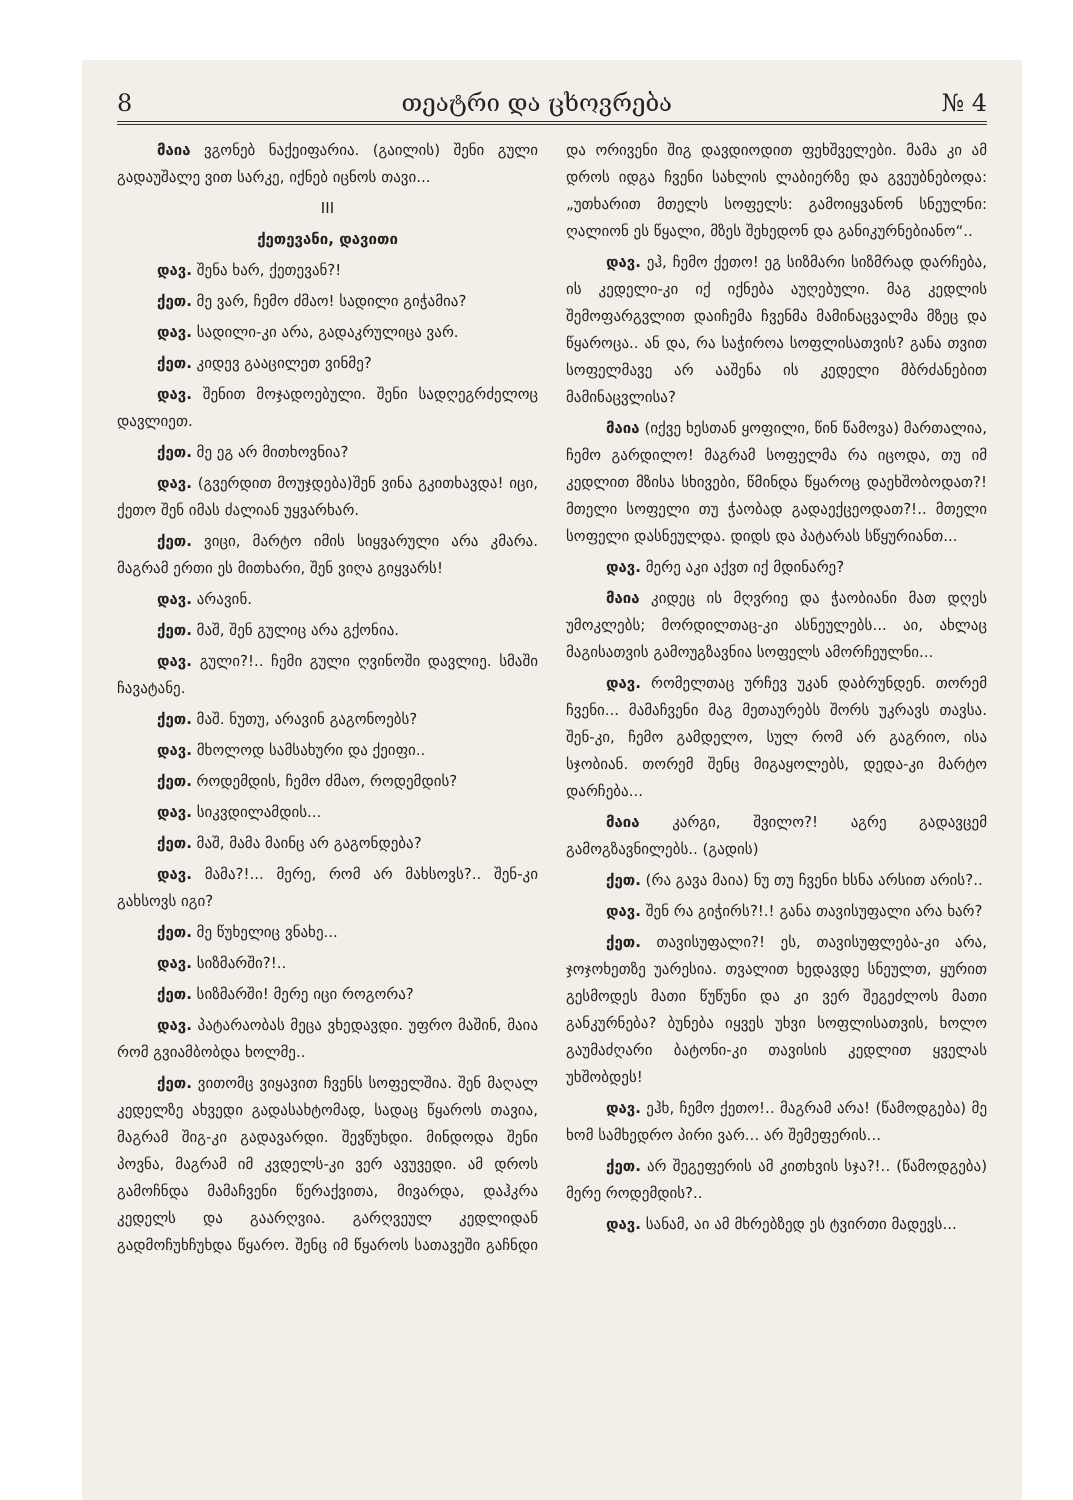8 თეატრი და ცხოვრება № 4
მაია ვგონებ ნაქეიფარია. (გაილის) შენი გული გადაუშალე ვით სარკე, იქნებ იცნოს თავი...
III
ქეთევანი, დავითი
დავ. შენა ხარ, ქეთევან?!
ქეთ. მე ვარ, ჩემო ძმაო! სადილი გიჭამია?
დავ. სადილი-კი არა, გადაკრულიცა ვარ.
ქეთ. კიდევ გააცილეთ ვინმე?
დავ. შენით მოჯადოებული. შენი სადღეგრძელოც დავლიეთ.
ქეთ. მე ეგ არ მითხოვნია?
დავ. (გვერდით მოუჯდება)შენ ვინა გკითხავდა! იცი, ქეთო შენ იმას ძალიან უყვარხარ.
ქეთ. ვიცი, მარტო იმის სიყვარული არა კმარა. მაგრამ ერთი ეს მითხარი, შენ ვიღა გიყვარს!
დავ. არავინ.
ქეთ. მაშ, შენ გულიც არა გქონია.
დავ. გული?!.. ჩემი გული ღვინოში დავლიე. სმაში ჩავატანე.
ქეთ. მაშ. ნუთუ, არავინ გაგონოებს?
დავ. მხოლოდ სამსახური და ქეიფი..
ქეთ. როდემდის, ჩემო ძმაო, როდემდის?
დავ. სიკვდილამდის...
ქეთ. მაშ, მამა მაინც არ გაგონდება?
დავ. მამა?!... მერე, რომ არ მახსოვს?.. შენ-კი გახსოვს იგი?
ქეთ. მე წუხელიც ვნახე...
დავ. სიზმარში?!..
ქეთ. სიზმარში! მერე იცი როგორა?
დავ. პატარაობას მეცა ვხედავდი. უფრო მაშინ, მაია რომ გვიამბობდა ხოლმე..
ქეთ. ვითომც ვიყავით ჩვენს სოფელშია. შენ მაღალ კედელზე ახვედი გადასახტომად, სადაც წყაროს თავია, მაგრამ შიგ-კი გადავარდი. შევწუხდი. მინდოდა შენი პოვნა, მაგრამ იმ კვდელს-კი ვერ ავუვედი. ამ დროს გამოჩნდა მამაჩვენი წერაქვითა, მივარდა, დაჰკრა კედელს და გაარღვია. გარღვეულ კედლიდან გადმოჩუხჩუხდა წყარო. შენც იმ წყაროს სათავეში გაჩნდი და ორივენი შიგ დავდიოდით ფეხშველები. მამა კი ამ დროს იდგა ჩვენი სახლის ლაბიერზე და გვეუბნებოდა: „უთხარით მთელს სოფელს: გამოიყვანონ სნეულნი: ღალიონ ეს წყალი, მზეს შეხედონ და განიკურნებიანო“..
დავ. ეჰ, ჩემო ქეთო! ეგ სიზმარი სიზმრად დარჩება, ის კედელი-კი იქ იქნება აუღებული. მაგ კედლის შემოფარგვლით დაიჩემა ჩვენმა მამინაცვალმა მზეც და წყაროცა.. ან და, რა საჭიროა სოფლისათვის? განა თვით სოფელმავე არ ააშენა ის კედელი მბრძანებით მამინაცვლისა?
მაია (იქვე ხესთან ყოფილი, წინ წამოვა) მართალია, ჩემო გარდილო! მაგრამ სოფელმა რა იცოდა, თუ იმ კედლით მზისა სხივები, წმინდა წყაროც დაეხშობოდათ?! მთელი სოფელი თუ ჭაობად გადაექცეოდათ?!.. მთელი სოფელი დასნეულდა. დიდს და პატარას სწყურიანთ...
დავ. მერე აკი აქვთ იქ მდინარე?
მაია კიდეც ის მღვრიე და ჭაობიანი მათ დღეს უმოკლებს; მორდილთაც-კი ასნეულებს... აი, ახლაც მაგისათვის გამოუგზავნია სოფელს ამორჩეულნი...
დავ. რომელთაც ურჩევ უკან დაბრუნდენ. თორემ ჩვენი... მამაჩვენი მაგ მეთაურებს შორს უკრავს თავსა. შენ-კი, ჩემო გამდელო, სულ რომ არ გაგრიო, ისა სჯობიან. თორემ შენც მიგაყოლებს, დედა-კი მარტო დარჩება...
მაია კარგი, შვილო?! აგრე გადავცემ გამოგზავნილებს.. (გადის)
ქეთ. (რა გავა მაია) ნუ თუ ჩვენი ხსნა არსით არის?..
დავ. შენ რა გიჭირს?!.! განა თავისუფალი არა ხარ?
ქეთ. თავისუფალი?! ეს, თავისუფლება-კი არა, ჯოჯოხეთზე უარესია. თვალით ხედავდე სნეულთ, ყურით გესმოდეს მათი წუწუნი და კი ვერ შეგეძლოს მათი განკურნება? ბუნება იყვეს უხვი სოფლისათვის, ხოლო გაუმაძღარი ბატონი-კი თავისის კედლით ყველას უხშობდეს!
დავ. ეჰხ, ჩემო ქეთო!.. მაგრამ არა! (წამოდგება) მე ხომ სამხედრო პირი ვარ... არ შემეფერის...
ქეთ. არ შეგეფერის ამ კითხვის სჯა?!.. (წამოდგება) მერე როდემდის?..
დავ. სანამ, აი ამ მხრებზედ ეს ტვირთი მადევს...